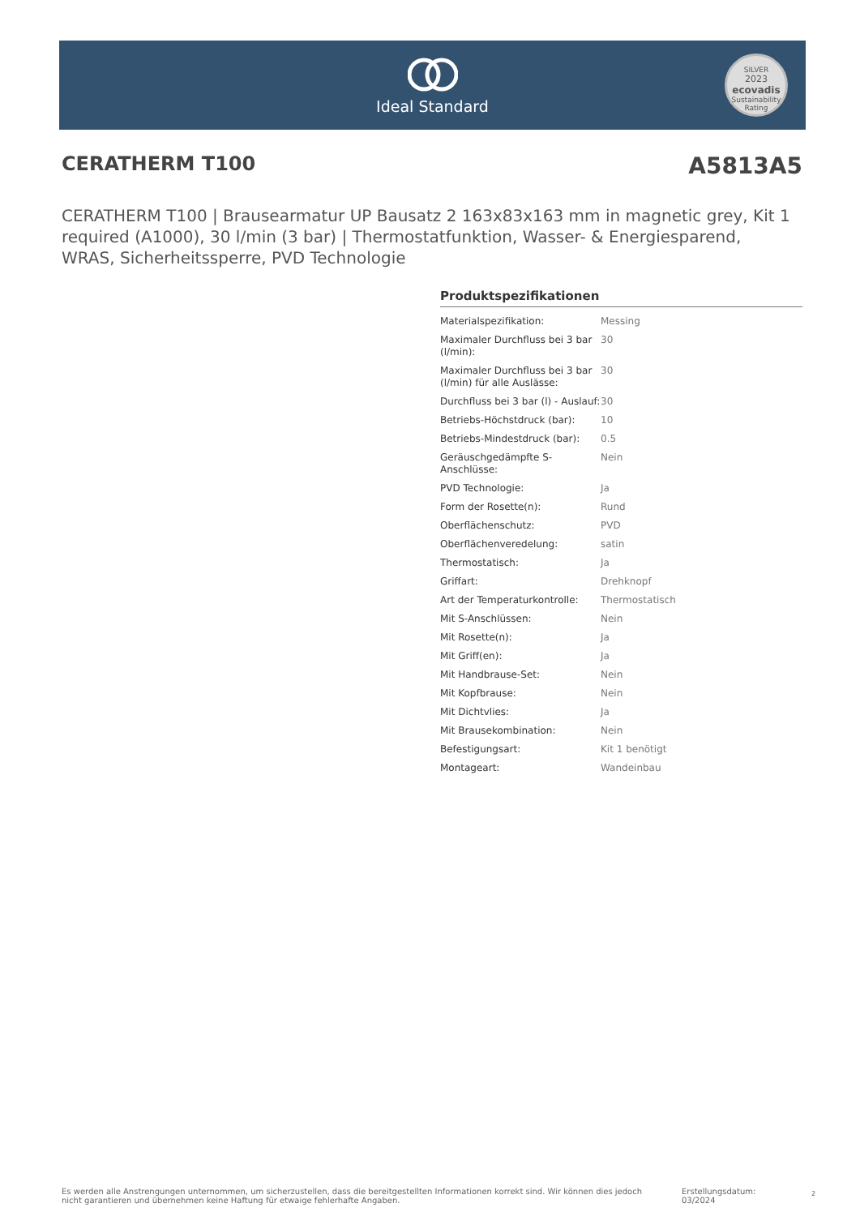Ideal Standard
SILVER
2023
ecovadis
Sustainability Rating
CERATHERM T100
A5813A5
CERATHERM T100 | Brausearmatur UP Bausatz 2 163x83x163 mm in magnetic grey, Kit 1 required (A1000), 30 l/min (3 bar) | Thermostatfunktion, Wasser- & Energiesparend, WRAS, Sicherheitssperre, PVD Technologie
Produktspezifikationen
| Materialspezifikation: | Messing |
| Maximaler Durchfluss bei 3 bar (l/min): | 30 |
| Maximaler Durchfluss bei 3 bar (l/min) für alle Auslässe: | 30 |
| Durchfluss bei 3 bar (l) - Auslauf: | 30 |
| Betriebs-Höchstdruck (bar): | 10 |
| Betriebs-Mindestdruck (bar): | 0.5 |
| Geräuschgedämpfte S-Anschlüsse: | Nein |
| PVD Technologie: | Ja |
| Form der Rosette(n): | Rund |
| Oberflächenschutz: | PVD |
| Oberflächenveredelung: | satin |
| Thermostatisch: | Ja |
| Griffart: | Drehknopf |
| Art der Temperaturkontrolle: | Thermostatisch |
| Mit S-Anschlüssen: | Nein |
| Mit Rosette(n): | Ja |
| Mit Griff(en): | Ja |
| Mit Handbrause-Set: | Nein |
| Mit Kopfbrause: | Nein |
| Mit Dichtvlies: | Ja |
| Mit Brausekombination: | Nein |
| Befestigungsart: | Kit 1 benötigt |
| Montageart: | Wandeinbau |
Es werden alle Anstrengungen unternommen, um sicherzustellen, dass die bereitgestellten Informationen korrekt sind. Wir können dies jedoch nicht garantieren und übernehmen keine Haftung für etwaige fehlerhafte Angaben.
Erstellungsdatum: 03/2024
2